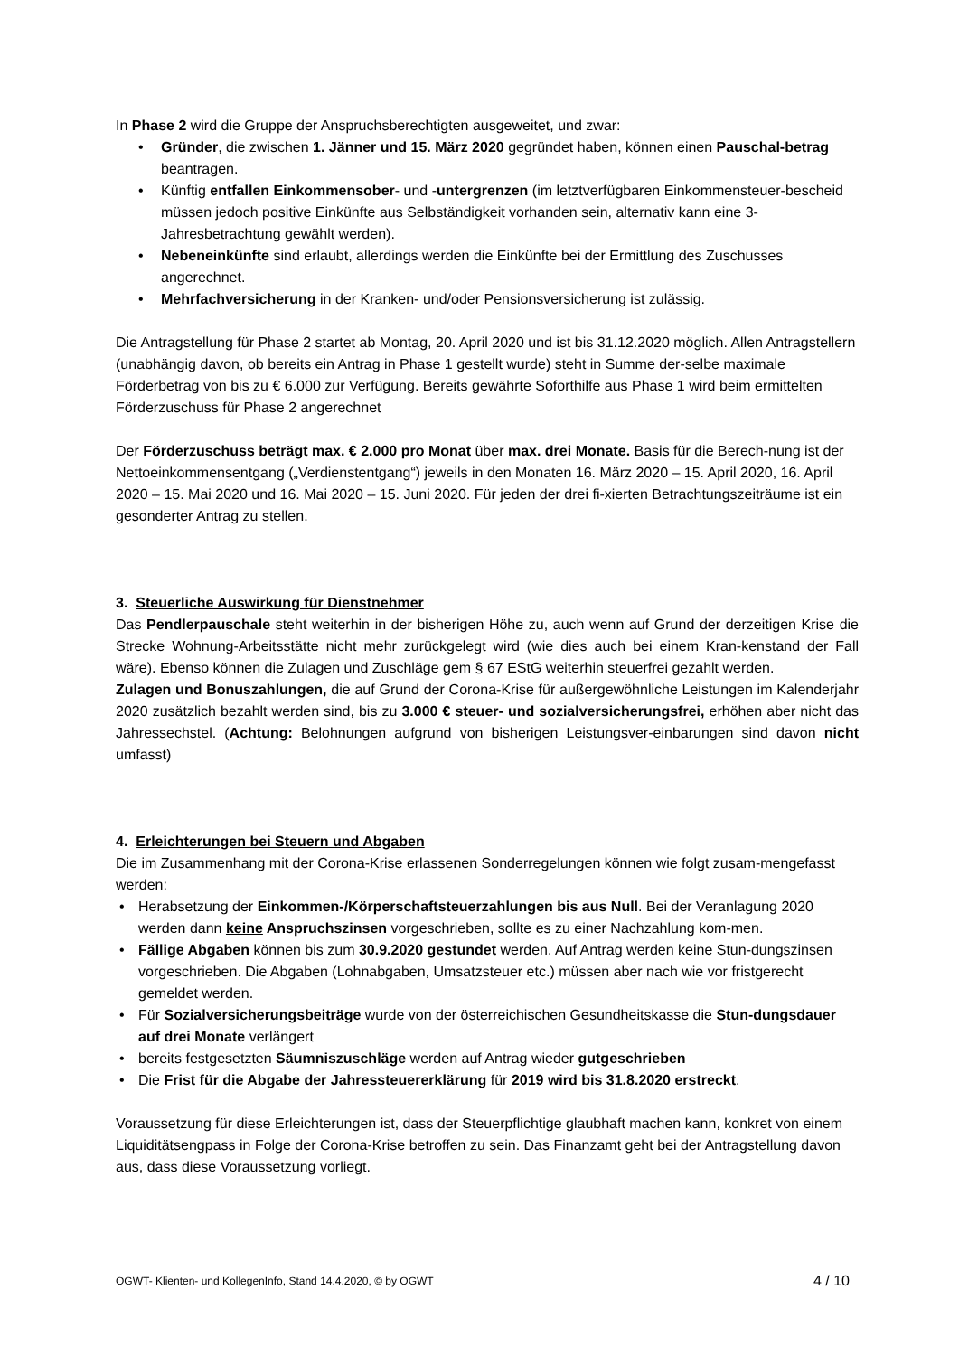In Phase 2 wird die Gruppe der Anspruchsberechtigten ausgeweitet, und zwar:
• Gründer, die zwischen 1. Jänner und 15. März 2020 gegründet haben, können einen Pauschal-betrag beantragen.
• Künftig entfallen Einkommensober- und -untergrenzen (im letztverfügbaren Einkommensteuer-bescheid müssen jedoch positive Einkünfte aus Selbständigkeit vorhanden sein, alternativ kann eine 3-Jahresbetrachtung gewählt werden).
• Nebeneinkünfte sind erlaubt, allerdings werden die Einkünfte bei der Ermittlung des Zuschusses angerechnet.
• Mehrfachversicherung in der Kranken- und/oder Pensionsversicherung ist zulässig.
Die Antragstellung für Phase 2 startet ab Montag, 20. April 2020 und ist bis 31.12.2020 möglich. Allen Antragstellern (unabhängig davon, ob bereits ein Antrag in Phase 1 gestellt wurde) steht in Summe der-selbe maximale Förderbetrag von bis zu € 6.000 zur Verfügung. Bereits gewährte Soforthilfe aus Phase 1 wird beim ermittelten Förderzuschuss für Phase 2 angerechnet
Der Förderzuschuss beträgt max. € 2.000 pro Monat über max. drei Monate. Basis für die Berech-nung ist der Nettoeinkommensentgang („Verdienstentgang“) jeweils in den Monaten 16. März 2020 – 15. April 2020, 16. April 2020 – 15. Mai 2020 und 16. Mai 2020 – 15. Juni 2020. Für jeden der drei fi-xierten Betrachtungszeiträume ist ein gesonderter Antrag zu stellen.
3. Steuerliche Auswirkung für Dienstnehmer
Das Pendlerpauschale steht weiterhin in der bisherigen Höhe zu, auch wenn auf Grund der derzeitigen Krise die Strecke Wohnung-Arbeitsstätte nicht mehr zurückgelegt wird (wie dies auch bei einem Kran-kenstand der Fall wäre). Ebenso können die Zulagen und Zuschläge gem § 67 EStG weiterhin steuerfrei gezahlt werden.
Zulagen und Bonuszahlungen, die auf Grund der Corona-Krise für außergewöhnliche Leistungen im Kalenderjahr 2020 zusätzlich bezahlt werden sind, bis zu 3.000 € steuer- und sozialversicherungsfrei, erhöhen aber nicht das Jahressechstel. (Achtung: Belohnungen aufgrund von bisherigen Leistungsver-einbarungen sind davon nicht umfasst)
4. Erleichterungen bei Steuern und Abgaben
Die im Zusammenhang mit der Corona-Krise erlassenen Sonderregelungen können wie folgt zusam-mengefasst werden:
• Herabsetzung der Einkommen-/Körperschaftsteuerzahlungen bis aus Null. Bei der Veranlagung 2020 werden dann keine Anspruchszinsen vorgeschrieben, sollte es zu einer Nachzahlung kom-men.
• Fällige Abgaben können bis zum 30.9.2020 gestundet werden. Auf Antrag werden keine Stun-dungszinsen vorgeschrieben. Die Abgaben (Lohnabgaben, Umsatzsteuer etc.) müssen aber nach wie vor fristgerecht gemeldet werden.
• Für Sozialversicherungsbeiträge wurde von der österreichischen Gesundheitskasse die Stun-dungsdauer auf drei Monate verlängert
• bereits festgesetzten Säumniszuschläge werden auf Antrag wieder gutgeschrieben
• Die Frist für die Abgabe der Jahressteuererklärung für 2019 wird bis 31.8.2020 erstreckt.
Voraussetzung für diese Erleichterungen ist, dass der Steuerpflichtige glaubhaft machen kann, konkret von einem Liquiditätsengpass in Folge der Corona-Krise betroffen zu sein. Das Finanzamt geht bei der Antragstellung davon aus, dass diese Voraussetzung vorliegt.
ÖGWT- Klienten- und KollegenInfo, Stand 14.4.2020, © by ÖGWT 4 / 10